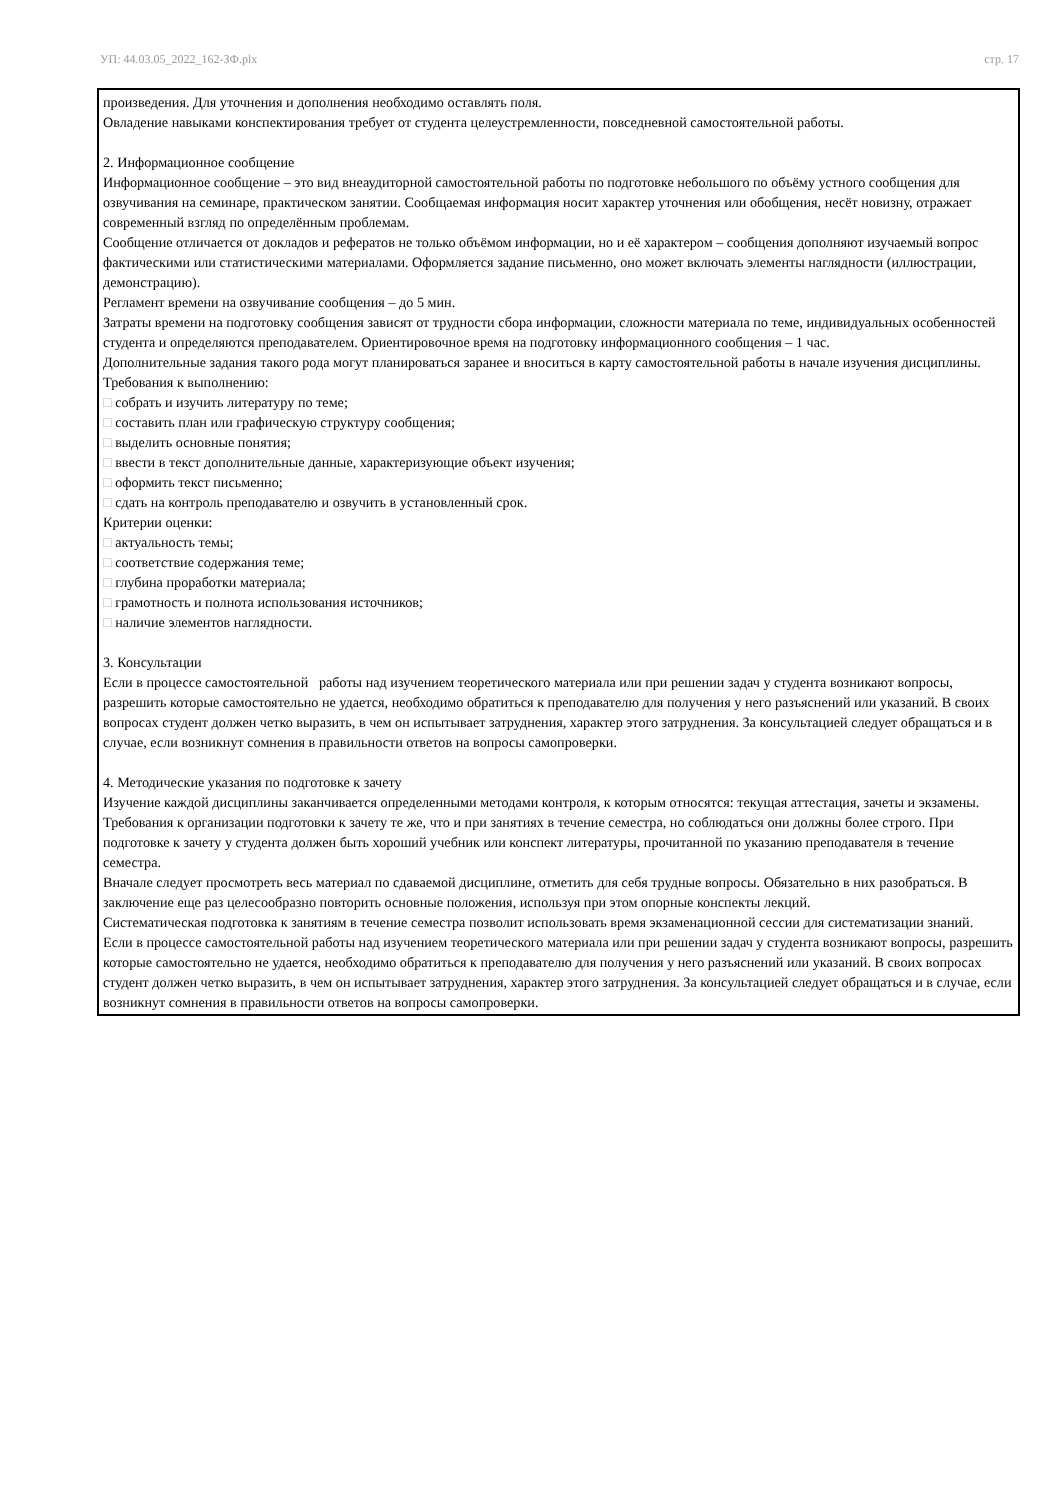УП: 44.03.05_2022_162-ЗФ.plx стр. 17
произведения. Для уточнения и дополнения необходимо оставлять поля.
Овладение навыками конспектирования требует от студента целеустремленности, повседневной самостоятельной работы.
2. Информационное сообщение
Информационное сообщение – это вид внеаудиторной самостоятельной работы по подготовке небольшого по объёму устного сообщения для озвучивания на семинаре, практическом занятии. Сообщаемая информация носит характер уточнения или обобщения, несёт новизну, отражает современный взгляд по определённым проблемам.
Сообщение отличается от докладов и рефератов не только объёмом информации, но и её характером – сообщения дополняют изучаемый вопрос фактическими или статистическими материалами. Оформляется задание письменно, оно может включать элементы наглядности (иллюстрации, демонстрацию).
Регламент времени на озвучивание сообщения – до 5 мин.
Затраты времени на подготовку сообщения зависят от трудности сбора информации, сложности материала по теме, индивидуальных особенностей студента и определяются преподавателем. Ориентировочное время на подготовку информационного сообщения – 1 час.
Дополнительные задания такого рода могут планироваться заранее и вноситься в карту самостоятельной работы в начале изучения дисциплины.
Требования к выполнению:
□ собрать и изучить литературу по теме;
□ составить план или графическую структуру сообщения;
□ выделить основные понятия;
□ ввести в текст дополнительные данные, характеризующие объект изучения;
□ оформить текст письменно;
□ сдать на контроль преподавателю и озвучить в установленный срок.
Критерии оценки:
□ актуальность темы;
□ соответствие содержания теме;
□ глубина проработки материала;
□ грамотность и полнота использования источников;
□ наличие элементов наглядности.
3. Консультации
Если в процессе самостоятельной работы над изучением теоретического материала или при решении задач у студента возникают вопросы, разрешить которые самостоятельно не удается, необходимо обратиться к преподавателю для получения у него разъяснений или указаний. В своих вопросах студент должен четко выразить, в чем он испытывает затруднения, характер этого затруднения. За консультацией следует обращаться и в случае, если возникнут сомнения в правильности ответов на вопросы самопроверки.
4. Методические указания по подготовке к зачету
Изучение каждой дисциплины заканчивается определенными методами контроля, к которым относятся: текущая аттестация, зачеты и экзамены.
Требования к организации подготовки к зачету те же, что и при занятиях в течение семестра, но соблюдаться они должны более строго. При подготовке к зачету у студента должен быть хороший учебник или конспект литературы, прочитанной по указанию преподавателя в течение семестра.
Вначале следует просмотреть весь материал по сдаваемой дисциплине, отметить для себя трудные вопросы. Обязательно в них разобраться. В заключение еще раз целесообразно повторить основные положения, используя при этом опорные конспекты лекций.
Систематическая подготовка к занятиям в течение семестра позволит использовать время экзаменационной сессии для систематизации знаний.
Если в процессе самостоятельной работы над изучением теоретического материала или при решении задач у студента возникают вопросы, разрешить которые самостоятельно не удается, необходимо обратиться к преподавателю для получения у него разъяснений или указаний. В своих вопросах студент должен четко выразить, в чем он испытывает затруднения, характер этого затруднения. За консультацией следует обращаться и в случае, если возникнут сомнения в правильности ответов на вопросы самопроверки.